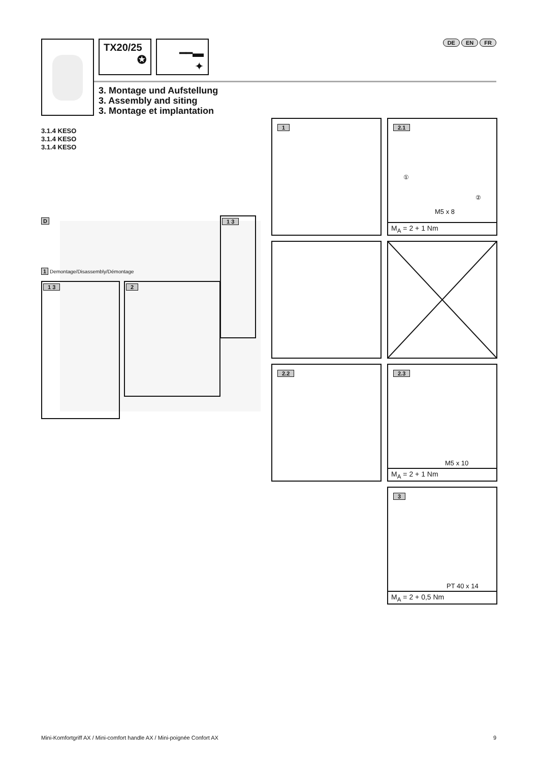TX20/25
✪
━━▬
✦
DE EN FR
3. Montage und Aufstellung
3. Assembly and siting
3. Montage et implantation
3.1.4 KESO
3.1.4 KESO
3.1.4 KESO
D
1 Demontage/Disassembly/Démontage
1 3 2
1 3
1
2.1
①
②
M5 x 8
M<sub>A</sub> = 2 + 1 Nm
2.2
2.3
M5 x 10
M<sub>A</sub> = 2 + 1 Nm
3
PT 40 x 14
M<sub>A</sub> = 2 + 0,5 Nm
Mini-Komfortgriff AX / Mini-comfort handle AX / Mini-poignée Confort AX 9